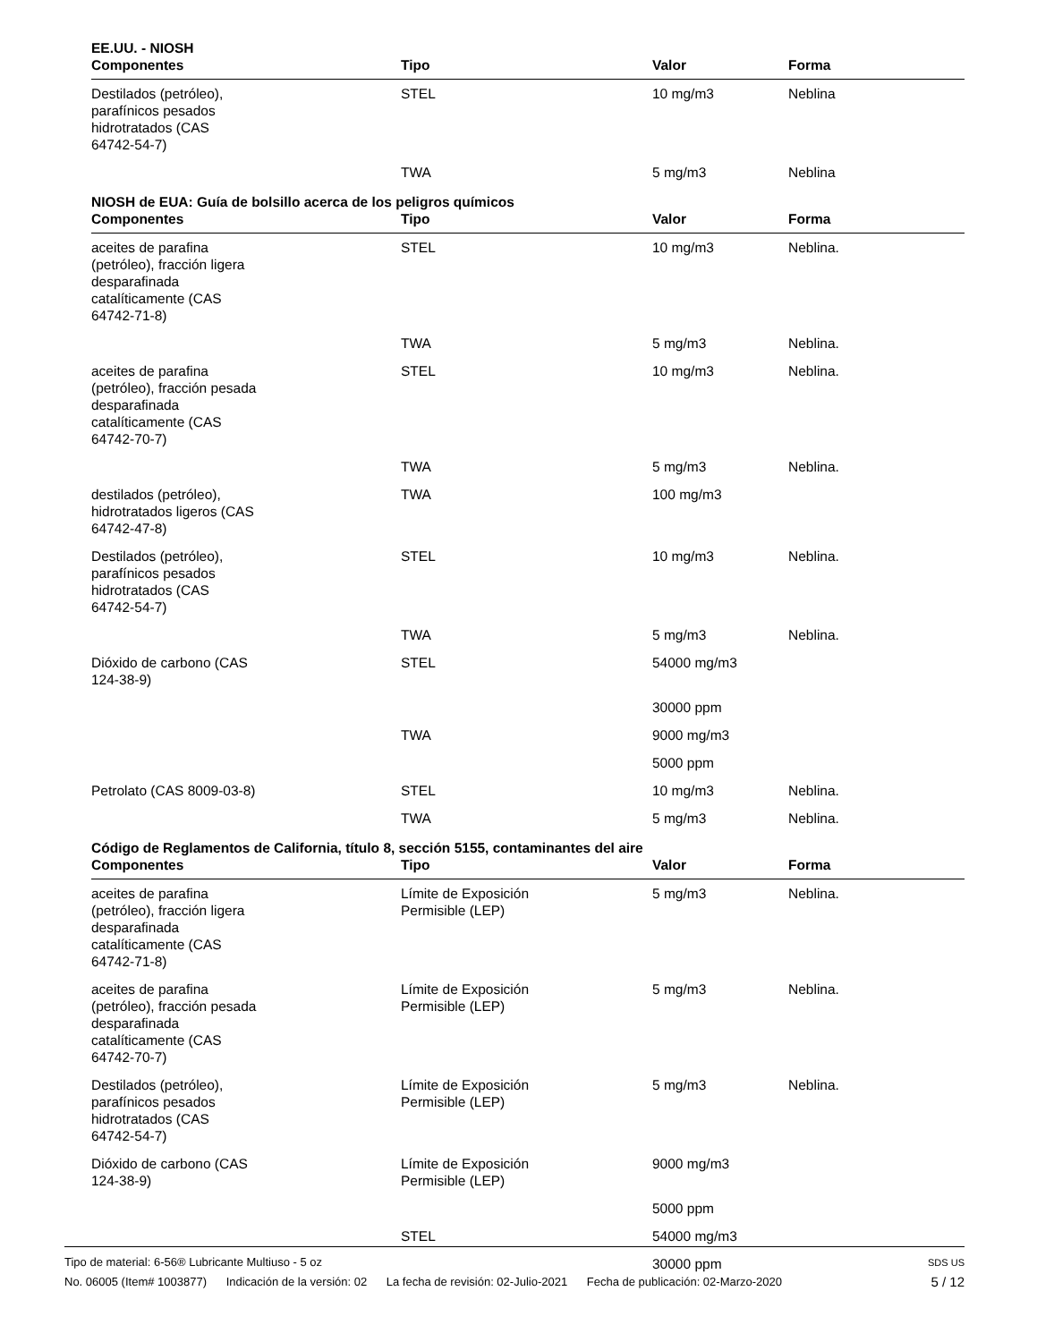EE.UU. - NIOSH
| Componentes | Tipo | Valor | Forma |
| --- | --- | --- | --- |
| Destilados (petróleo), parafínicos pesados hidrotratados (CAS 64742-54-7) | STEL | 10 mg/m3 | Neblina |
| | TWA | 5 mg/m3 | Neblina |
NIOSH de EUA: Guía de bolsillo acerca de los peligros químicos
| Componentes | Tipo | Valor | Forma |
| --- | --- | --- | --- |
| aceites de parafina (petróleo), fracción ligera desparafinada catalíticamente (CAS 64742-71-8) | STEL | 10 mg/m3 | Neblina. |
| | TWA | 5 mg/m3 | Neblina. |
| aceites de parafina (petróleo), fracción pesada desparafinada catalíticamente (CAS 64742-70-7) | STEL | 10 mg/m3 | Neblina. |
| | TWA | 5 mg/m3 | Neblina. |
| destilados (petróleo), hidrotratados ligeros (CAS 64742-47-8) | TWA | 100 mg/m3 | |
| Destilados (petróleo), parafínicos pesados hidrotratados (CAS 64742-54-7) | STEL | 10 mg/m3 | Neblina. |
| | TWA | 5 mg/m3 | Neblina. |
| Dióxido de carbono (CAS 124-38-9) | STEL | 54000 mg/m3 | |
| | | 30000 ppm | |
| | TWA | 9000 mg/m3 | |
| | | 5000 ppm | |
| Petrolato (CAS 8009-03-8) | STEL | 10 mg/m3 | Neblina. |
| | TWA | 5 mg/m3 | Neblina. |
Código de Reglamentos de California, título 8, sección 5155, contaminantes del aire
| Componentes | Tipo | Valor | Forma |
| --- | --- | --- | --- |
| aceites de parafina (petróleo), fracción ligera desparafinada catalíticamente (CAS 64742-71-8) | Límite de Exposición Permisible (LEP) | 5 mg/m3 | Neblina. |
| aceites de parafina (petróleo), fracción pesada desparafinada catalíticamente (CAS 64742-70-7) | Límite de Exposición Permisible (LEP) | 5 mg/m3 | Neblina. |
| Destilados (petróleo), parafínicos pesados hidrotratados (CAS 64742-54-7) | Límite de Exposición Permisible (LEP) | 5 mg/m3 | Neblina. |
| Dióxido de carbono (CAS 124-38-9) | Límite de Exposición Permisible (LEP) | 9000 mg/m3 | |
| | | 5000 ppm | |
| | STEL | 54000 mg/m3 | |
| | | 30000 ppm | |
Tipo de material: 6-56® Lubricante Multiuso - 5 oz
SDS US
No. 06005 (Item# 1003877) Indicación de la versión: 02 La fecha de revisión: 02-Julio-2021 Fecha de publicación: 02-Marzo-2020
5 / 12